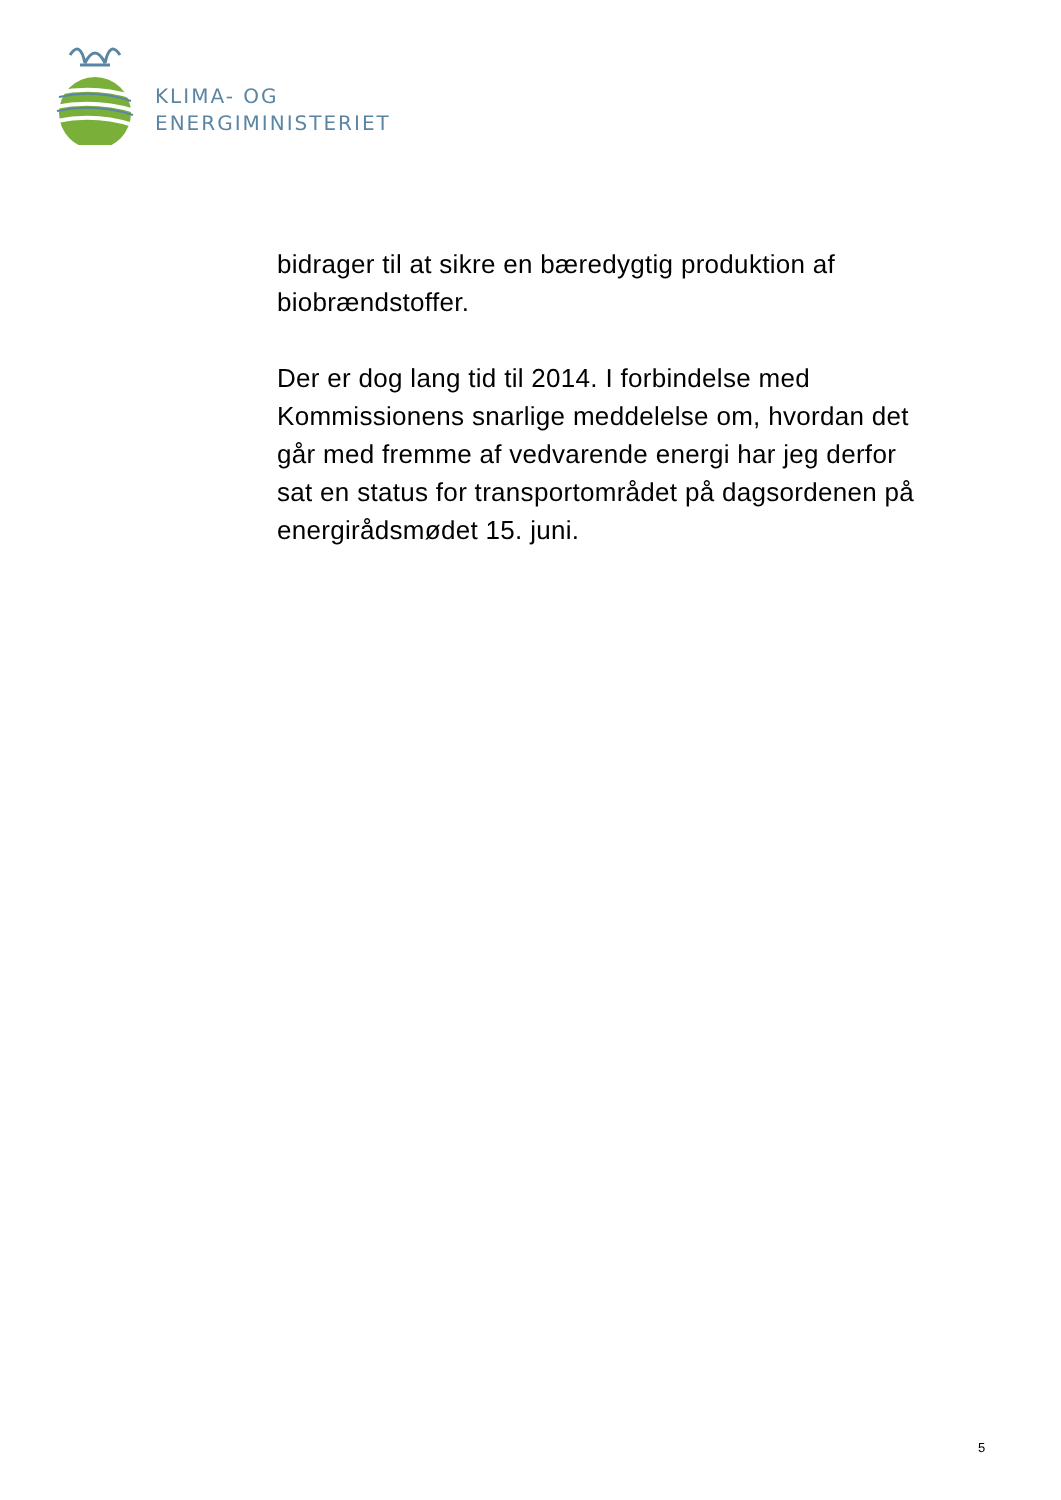KLIMA- OG
ENERGIMINISTERIET
bidrager til at sikre en bæredygtig produktion af biobrændstoffer.
Der er dog lang tid til 2014. I forbindelse med Kommissionens snarlige meddelelse om, hvordan det går med fremme af vedvarende energi har jeg derfor sat en status for transportområdet på dagsordenen på energirådsmødet 15. juni.
5